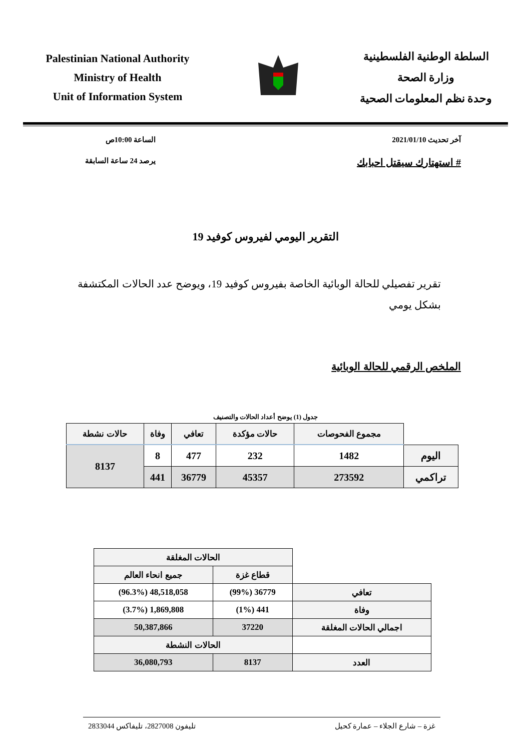Palestinian National Authority
Ministry of Health
Unit of Information System
السلطة الوطنية الفلسطينية
وزارة الصحة
وحدة نظم المعلومات الصحية
آخر تحديث 2021/01/10
# استهتارك سيقتل احبابك
الساعة 10:00ص
يرصد 24 ساعة السابقة
التقرير اليومي لفيروس كوفيد 19
تقرير تفصيلي للحالة الوبائية الخاصة بفيروس كوفيد 19، ويوضح عدد الحالات المكتشفة بشكل يومي
الملخص الرقمي للحالة الوبائية
جدول (1) يوضح أعداد الحالات والتصنيف
| | مجموع الفحوصات | حالات مؤكدة | تعافي | وفاة | حالات نشطة |
| اليوم | 1482 | 232 | 477 | 8 | 8137 |
| تراكمي | 273592 | 45357 | 36779 | 441 | |
| | الحالات المغلقة | |
| | قطاع غزة | جميع انحاء العالم |
| تعافي | 36779 (99%) | 48,518,058 (96.3%) |
| وفاة | 441 (1%) | 1,869,808 (3.7%) |
| اجمالي الحالات المغلقة | 37220 | 50,387,866 |
| | الحالات النشطة | |
| العدد | 8137 | 36,080,793 |
غزة – شارع الجلاء – عمارة كحيل تليفون 2827008، تليفاكس 2833044